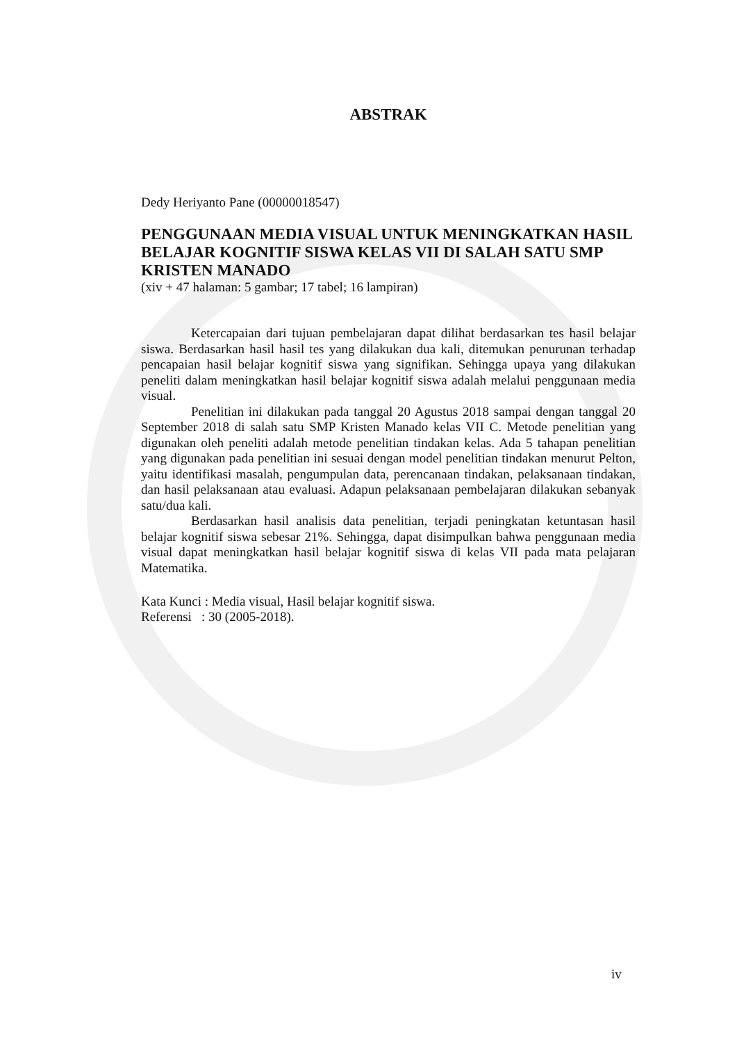ABSTRAK
Dedy Heriyanto Pane (00000018547)
PENGGUNAAN MEDIA VISUAL UNTUK MENINGKATKAN HASIL BELAJAR KOGNITIF SISWA KELAS VII DI SALAH SATU SMP KRISTEN MANADO
(xiv + 47 halaman: 5 gambar; 17 tabel; 16 lampiran)
Ketercapaian dari tujuan pembelajaran dapat dilihat berdasarkan tes hasil belajar siswa. Berdasarkan hasil hasil tes yang dilakukan dua kali, ditemukan penurunan terhadap pencapaian hasil belajar kognitif siswa yang signifikan. Sehingga upaya yang dilakukan peneliti dalam meningkatkan hasil belajar kognitif siswa adalah melalui penggunaan media visual.
Penelitian ini dilakukan pada tanggal 20 Agustus 2018 sampai dengan tanggal 20 September 2018 di salah satu SMP Kristen Manado kelas VII C. Metode penelitian yang digunakan oleh peneliti adalah metode penelitian tindakan kelas. Ada 5 tahapan penelitian yang digunakan pada penelitian ini sesuai dengan model penelitian tindakan menurut Pelton, yaitu identifikasi masalah, pengumpulan data, perencanaan tindakan, pelaksanaan tindakan, dan hasil pelaksanaan atau evaluasi. Adapun pelaksanaan pembelajaran dilakukan sebanyak satu/dua kali.
Berdasarkan hasil analisis data penelitian, terjadi peningkatan ketuntasan hasil belajar kognitif siswa sebesar 21%. Sehingga, dapat disimpulkan bahwa penggunaan media visual dapat meningkatkan hasil belajar kognitif siswa di kelas VII pada mata pelajaran Matematika.
Kata Kunci : Media visual, Hasil belajar kognitif siswa.
Referensi : 30 (2005-2018).
iv